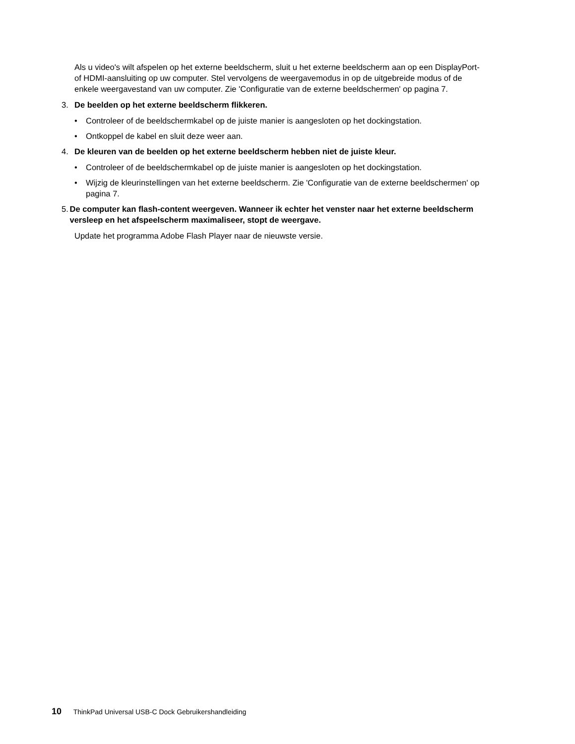Als u video's wilt afspelen op het externe beeldscherm, sluit u het externe beeldscherm aan op een DisplayPort- of HDMI-aansluiting op uw computer. Stel vervolgens de weergavemodus in op de uitgebreide modus of de enkele weergavestand van uw computer. Zie 'Configuratie van de externe beeldschermen' op pagina 7.
3. De beelden op het externe beeldscherm flikkeren.
• Controleer of de beeldschermkabel op de juiste manier is aangesloten op het dockingstation.
• Ontkoppel de kabel en sluit deze weer aan.
4. De kleuren van de beelden op het externe beeldscherm hebben niet de juiste kleur.
• Controleer of de beeldschermkabel op de juiste manier is aangesloten op het dockingstation.
• Wijzig de kleurinstellingen van het externe beeldscherm. Zie 'Configuratie van de externe beeldschermen' op pagina 7.
5. De computer kan flash-content weergeven. Wanneer ik echter het venster naar het externe beeldscherm versleep en het afspeelscherm maximaliseer, stopt de weergave.
Update het programma Adobe Flash Player naar de nieuwste versie.
10 ThinkPad Universal USB-C Dock Gebruikershandleiding